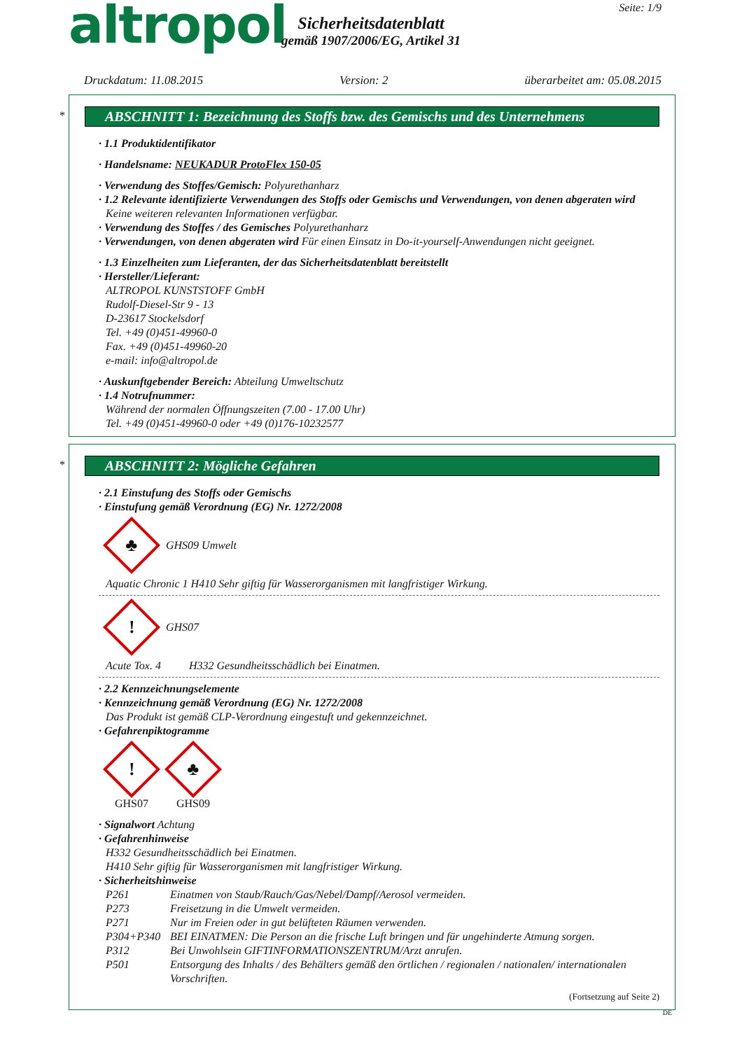altropol
Sicherheitsdatenblatt
gemäß 1907/2006/EG, Artikel 31
Seite: 1/9
Druckdatum: 11.08.2015 Version: 2 überarbeitet am: 05.08.2015
*
ABSCHNITT 1: Bezeichnung des Stoffs bzw. des Gemischs und des Unternehmens
· 1.1 Produktidentifikator
· Handelsname: NEUKADUR ProtoFlex 150-05
· Verwendung des Stoffes/Gemisch: Polyurethanharz
· 1.2 Relevante identifizierte Verwendungen des Stoffs oder Gemischs und Verwendungen, von denen abgeraten wird
Keine weiteren relevanten Informationen verfügbar.
· Verwendung des Stoffes / des Gemisches Polyurethanharz
· Verwendungen, von denen abgeraten wird Für einen Einsatz in Do-it-yourself-Anwendungen nicht geeignet.
· 1.3 Einzelheiten zum Lieferanten, der das Sicherheitsdatenblatt bereitstellt
· Hersteller/Lieferant:
ALTROPOL KUNSTSTOFF GmbH
Rudolf-Diesel-Str 9 - 13
D-23617 Stockelsdorf
Tel. +49 (0)451-49960-0
Fax. +49 (0)451-49960-20
e-mail: info@altropol.de
· Auskunftgebender Bereich: Abteilung Umweltschutz
· 1.4 Notrufnummer:
Während der normalen Öffnungszeiten (7.00 - 17.00 Uhr)
Tel. +49 (0)451-49960-0 oder +49 (0)176-10232577
*
ABSCHNITT 2: Mögliche Gefahren
· 2.1 Einstufung des Stoffs oder Gemischs
· Einstufung gemäß Verordnung (EG) Nr. 1272/2008
♣
GHS09 Umwelt
Aquatic Chronic 1 H410 Sehr giftig für Wasserorganismen mit langfristiger Wirkung.
!
GHS07
Acute Tox. 4 H332 Gesundheitsschädlich bei Einatmen.
· 2.2 Kennzeichnungselemente
· Kennzeichnung gemäß Verordnung (EG) Nr. 1272/2008
Das Produkt ist gemäß CLP-Verordnung eingestuft und gekennzeichnet.
· Gefahrenpiktogramme
!
GHS07
♣
GHS09
· Signalwort Achtung
· Gefahrenhinweise
H332 Gesundheitsschädlich bei Einatmen.
H410 Sehr giftig für Wasserorganismen mit langfristiger Wirkung.
· Sicherheitshinweise
P261 Einatmen von Staub/Rauch/Gas/Nebel/Dampf/Aerosol vermeiden.
P273 Freisetzung in die Umwelt vermeiden.
P271 Nur im Freien oder in gut belüfteten Räumen verwenden.
P304+P340 BEI EINATMEN: Die Person an die frische Luft bringen und für ungehinderte Atmung sorgen.
P312 Bei Unwohlsein GIFTINFORMATIONSZENTRUM/Arzt anrufen.
P501 Entsorgung des Inhalts / des Behälters gemäß den örtlichen / regionalen / nationalen/ internationalen Vorschriften.
(Fortsetzung auf Seite 2)
DE